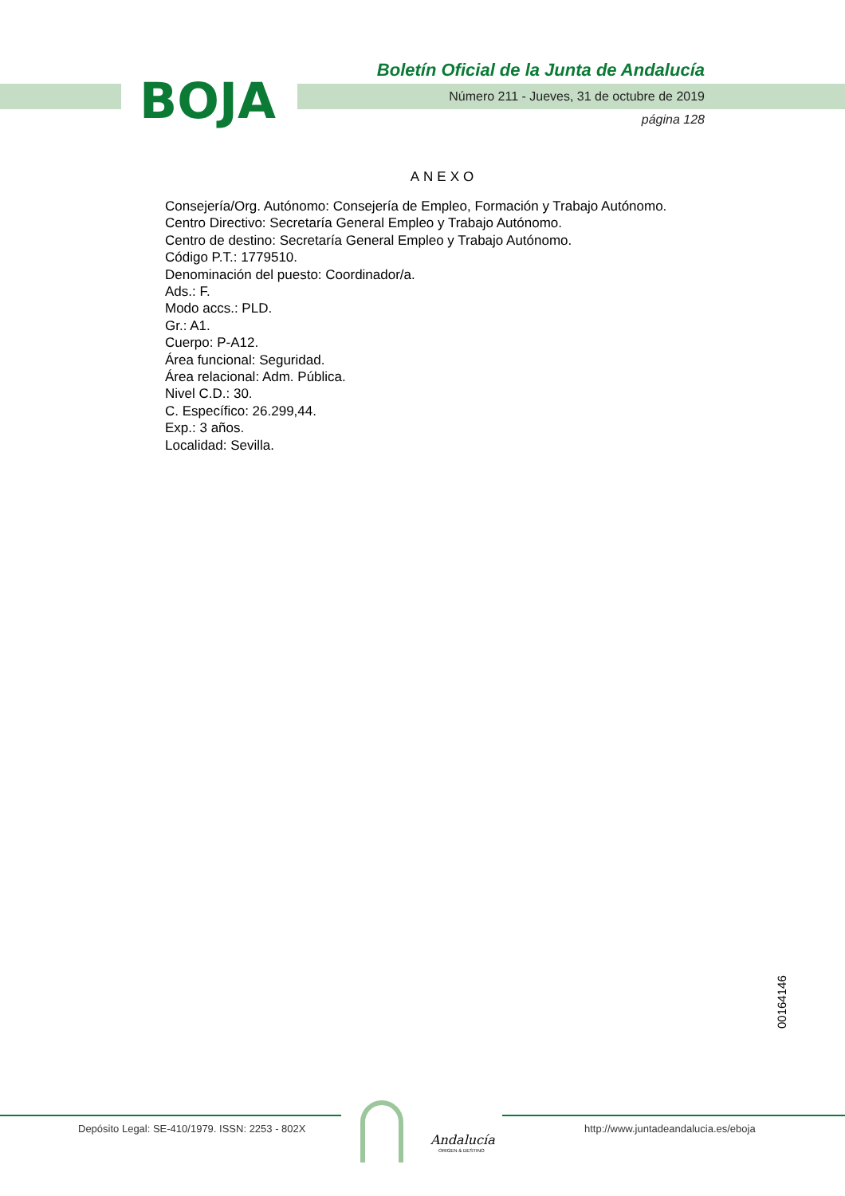BOJA
Boletín Oficial de la Junta de Andalucía
Número 211 - Jueves, 31 de octubre de 2019
página 128
ANEXO
Consejería/Org. Autónomo: Consejería de Empleo, Formación y Trabajo Autónomo.
Centro Directivo: Secretaría General Empleo y Trabajo Autónomo.
Centro de destino: Secretaría General Empleo y Trabajo Autónomo.
Código P.T.: 1779510.
Denominación del puesto: Coordinador/a.
Ads.: F.
Modo accs.: PLD.
Gr.: A1.
Cuerpo: P-A12.
Área funcional: Seguridad.
Área relacional: Adm. Pública.
Nivel C.D.: 30.
C. Específico: 26.299,44.
Exp.: 3 años.
Localidad: Sevilla.
00164146
Depósito Legal: SE-410/1979. ISSN: 2253 - 802X
Andalucía
ORIGEN & DESTINO
http://www.juntadeandalucia.es/eboja